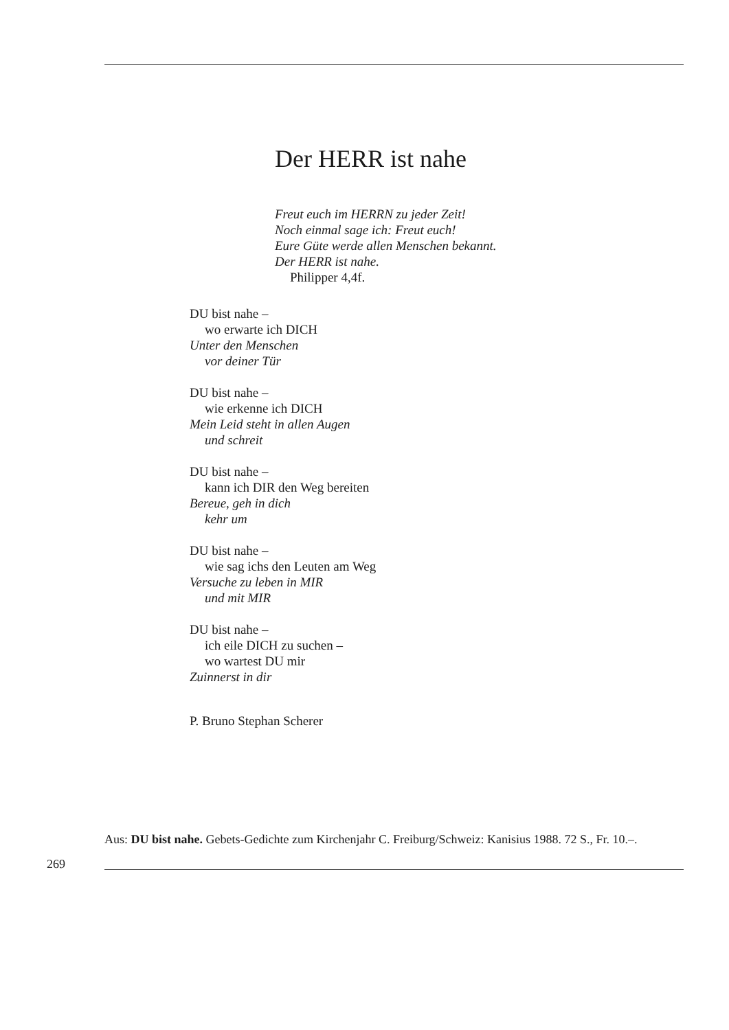Der HERR ist nahe
Freut euch im HERRN zu jeder Zeit!
Noch einmal sage ich: Freut euch!
Eure Güte werde allen Menschen bekannt.
Der HERR ist nahe.
Philipper 4,4f.
DU bist nahe –
wo erwarte ich DICH
Unter den Menschen
vor deiner Tür
DU bist nahe –
wie erkenne ich DICH
Mein Leid steht in allen Augen
und schreit
DU bist nahe –
kann ich DIR den Weg bereiten
Bereue, geh in dich
kehr um
DU bist nahe –
wie sag ichs den Leuten am Weg
Versuche zu leben in MIR
und mit MIR
DU bist nahe –
ich eile DICH zu suchen –
wo wartest DU mir
Zuinnerst in dir
P. Bruno Stephan Scherer
Aus: DU bist nahe. Gebets-Gedichte zum Kirchenjahr C. Freiburg/Schweiz: Kanisius 1988. 72 S., Fr. 10.–.
269